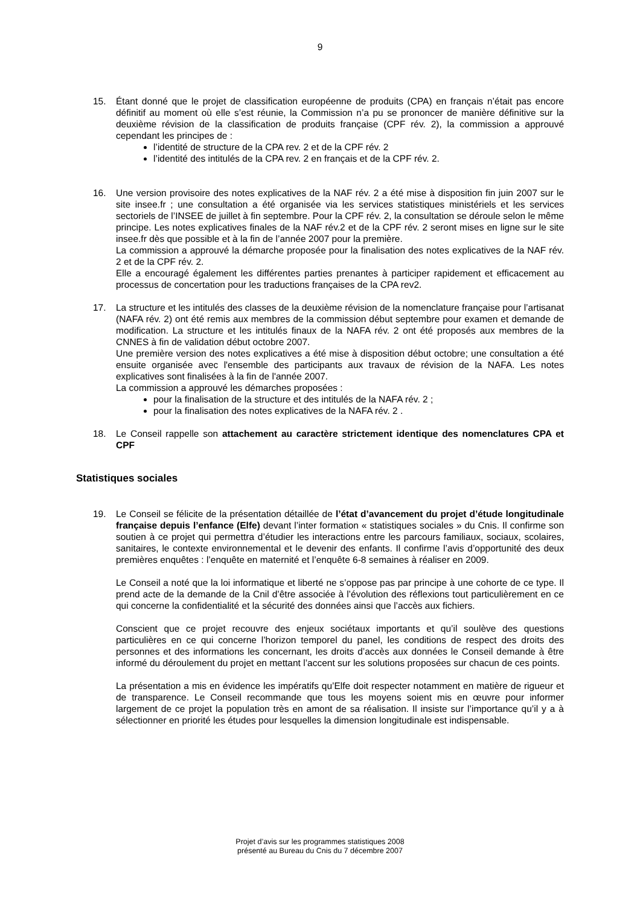9
15. Étant donné que le projet de classification européenne de produits (CPA) en français n’était pas encore définitif au moment où elle s’est réunie, la Commission n’a pu se prononcer de manière définitive sur la deuxième révision de la classification de produits française (CPF rév. 2), la commission a approuvé cependant les principes de :
l’identité de structure de la CPA rev. 2 et de la CPF rév. 2
l’identité des intitulés de la CPA rev. 2 en français et de la CPF rév. 2.
16. Une version provisoire des notes explicatives de la NAF rév. 2 a été mise à disposition fin juin 2007 sur le site insee.fr ; une consultation a été organisée via les services statistiques ministériels et les services sectoriels de l’INSEE de juillet à fin septembre. Pour la CPF rév. 2, la consultation se déroule selon le même principe. Les notes explicatives finales de la NAF rév.2 et de la CPF rév. 2 seront mises en ligne sur le site insee.fr dès que possible et à la fin de l’année 2007 pour la première.
La commission a approuvé la démarche proposée pour la finalisation des notes explicatives de la NAF rév. 2 et de la CPF rév. 2.
Elle a encouragé également les différentes parties prenantes à participer rapidement et efficacement au processus de concertation pour les traductions françaises de la CPA rev2.
17. La structure et les intitulés des classes de la deuxième révision de la nomenclature française pour l’artisanat (NAFA rév. 2) ont été remis aux membres de la commission début septembre pour examen et demande de modification. La structure et les intitulés finaux de la NAFA rév. 2 ont été proposés aux membres de la CNNES à fin de validation début octobre 2007.
Une première version des notes explicatives a été mise à disposition début octobre; une consultation a été ensuite organisée avec l'ensemble des participants aux travaux de révision de la NAFA. Les notes explicatives sont finalisées à la fin de l'année 2007.
La commission a approuvé les démarches proposées :
pour la finalisation de la structure et des intitulés de la NAFA rév. 2 ;
pour la finalisation des notes explicatives de la NAFA rév. 2 .
18. Le Conseil rappelle son attachement au caractère strictement identique des nomenclatures CPA et CPF
Statistiques sociales
19. Le Conseil se félicite de la présentation détaillée de l’état d’avancement du projet d’étude longitudinale française depuis l’enfance (Elfe) devant l’inter formation « statistiques sociales » du Cnis. Il confirme son soutien à ce projet qui permettra d’étudier les interactions entre les parcours familiaux, sociaux, scolaires, sanitaires, le contexte environnemental et le devenir des enfants. Il confirme l’avis d’opportunité des deux premières enquêtes : l’enquête en maternité et l’enquête 6-8 semaines à réaliser en 2009.
Le Conseil a noté que la loi informatique et liberté ne s’oppose pas par principe à une cohorte de ce type. Il prend acte de la demande de la Cnil d’être associée à l’évolution des réflexions tout particulièrement en ce qui concerne la confidentialité et la sécurité des données ainsi que l’accès aux fichiers.
Conscient que ce projet recouvre des enjeux sociétaux importants et qu’il soulève des questions particulières en ce qui concerne l’horizon temporel du panel, les conditions de respect des droits des personnes et des informations les concernant, les droits d’accès aux données le Conseil demande à être informé du déroulement du projet en mettant l’accent sur les solutions proposées sur chacun de ces points.
La présentation a mis en évidence les impératifs qu’Elfe doit respecter notamment en matière de rigueur et de transparence. Le Conseil recommande que tous les moyens soient mis en œuvre pour informer largement de ce projet la population très en amont de sa réalisation. Il insiste sur l’importance qu’il y a à sélectionner en priorité les études pour lesquelles la dimension longitudinale est indispensable.
Projet d’avis sur les programmes statistiques 2008
présenté au Bureau du Cnis du 7 décembre 2007